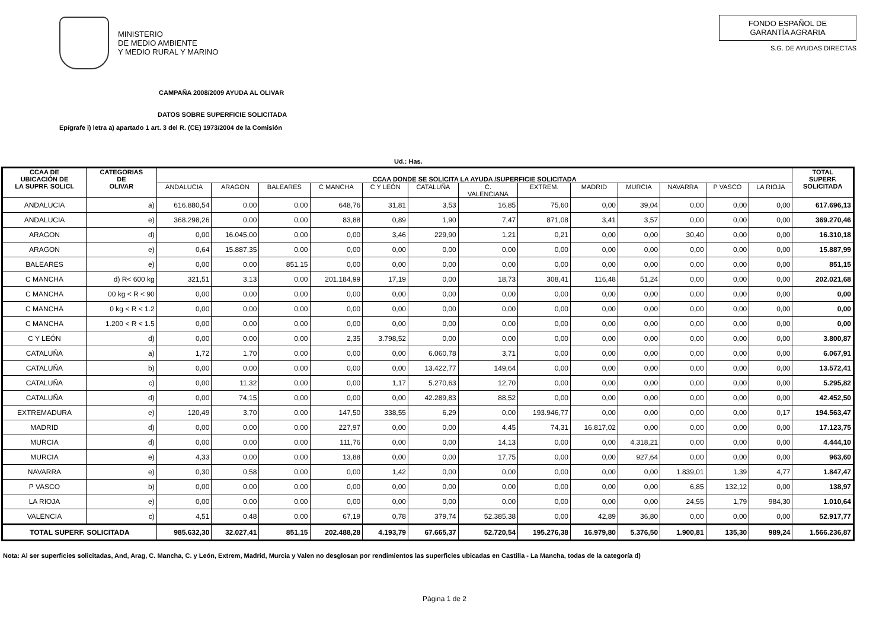MINISTERIO
DE MEDIO AMBIENTE
Y MEDIO RURAL Y MARINO
FONDO ESPAÑOL DE
GARANTÍA AGRARIA
S.G. DE AYUDAS DIRECTAS
CAMPAÑA 2008/2009 AYUDA AL OLIVAR
DATOS SOBRE SUPERFICIE SOLICITADA
Epígrafe i) letra a) apartado 1 art. 3 del R. (CE) 1973/2004 de la Comisión
Ud.: Has.
| CCAA DE UBICACIÓN DE LA SUPRF. SOLICI. | CATEGORIAS DE OLIVAR | CCAA DONDE SE SOLICITA LA AYUDA /SUPERFICIE SOLICITADA | | | | | | | | | | | | | TOTAL SUPERF. SOLICITADA |
| --- | --- | --- | --- | --- | --- | --- | --- | --- | --- | --- | --- | --- | --- | --- | --- |
| | | ANDALUCIA | ARAGON | BALEARES | C MANCHA | C Y LEÓN | CATALUÑA | C. VALENCIANA | EXTREM. | MADRID | MURCIA | NAVARRA | P VASCO | LA RIOJA | |
| ANDALUCIA | a) | 616.880,54 | 0,00 | 0,00 | 648,76 | 31,81 | 3,53 | 16,85 | 75,60 | 0,00 | 39,04 | 0,00 | 0,00 | 0,00 | 617.696,13 |
| ANDALUCIA | e) | 368.298,26 | 0,00 | 0,00 | 83,88 | 0,89 | 1,90 | 7,47 | 871,08 | 3,41 | 3,57 | 0,00 | 0,00 | 0,00 | 369.270,46 |
| ARAGON | d) | 0,00 | 16.045,00 | 0,00 | 0,00 | 3,46 | 229,90 | 1,21 | 0,21 | 0,00 | 0,00 | 30,40 | 0,00 | 0,00 | 16.310,18 |
| ARAGON | e) | 0,64 | 15.887,35 | 0,00 | 0,00 | 0,00 | 0,00 | 0,00 | 0,00 | 0,00 | 0,00 | 0,00 | 0,00 | 0,00 | 15.887,99 |
| BALEARES | e) | 0,00 | 0,00 | 851,15 | 0,00 | 0,00 | 0,00 | 0,00 | 0,00 | 0,00 | 0,00 | 0,00 | 0,00 | 0,00 | 851,15 |
| C MANCHA | d) R< 600 kg | 321,51 | 3,13 | 0,00 | 201.184,99 | 17,19 | 0,00 | 18,73 | 308,41 | 116,48 | 51,24 | 0,00 | 0,00 | 0,00 | 202.021,68 |
| C MANCHA | 00 kg < R < 90 | 0,00 | 0,00 | 0,00 | 0,00 | 0,00 | 0,00 | 0,00 | 0,00 | 0,00 | 0,00 | 0,00 | 0,00 | 0,00 | 0,00 |
| C MANCHA | 0 kg < R < 1.2 | 0,00 | 0,00 | 0,00 | 0,00 | 0,00 | 0,00 | 0,00 | 0,00 | 0,00 | 0,00 | 0,00 | 0,00 | 0,00 | 0,00 |
| C MANCHA | 1.200 < R < 1.5 | 0,00 | 0,00 | 0,00 | 0,00 | 0,00 | 0,00 | 0,00 | 0,00 | 0,00 | 0,00 | 0,00 | 0,00 | 0,00 | 0,00 |
| C Y LEÓN | d) | 0,00 | 0,00 | 0,00 | 2,35 | 3.798,52 | 0,00 | 0,00 | 0,00 | 0,00 | 0,00 | 0,00 | 0,00 | 0,00 | 3.800,87 |
| CATALUÑA | a) | 1,72 | 1,70 | 0,00 | 0,00 | 0,00 | 6.060,78 | 3,71 | 0,00 | 0,00 | 0,00 | 0,00 | 0,00 | 0,00 | 6.067,91 |
| CATALUÑA | b) | 0,00 | 0,00 | 0,00 | 0,00 | 0,00 | 13.422,77 | 149,64 | 0,00 | 0,00 | 0,00 | 0,00 | 0,00 | 0,00 | 13.572,41 |
| CATALUÑA | c) | 0,00 | 11,32 | 0,00 | 0,00 | 1,17 | 5.270,63 | 12,70 | 0,00 | 0,00 | 0,00 | 0,00 | 0,00 | 0,00 | 5.295,82 |
| CATALUÑA | d) | 0,00 | 74,15 | 0,00 | 0,00 | 0,00 | 42.289,83 | 88,52 | 0,00 | 0,00 | 0,00 | 0,00 | 0,00 | 0,00 | 42.452,50 |
| EXTREMADURA | e) | 120,49 | 3,70 | 0,00 | 147,50 | 338,55 | 6,29 | 0,00 | 193.946,77 | 0,00 | 0,00 | 0,00 | 0,00 | 0,17 | 194.563,47 |
| MADRID | d) | 0,00 | 0,00 | 0,00 | 227,97 | 0,00 | 0,00 | 4,45 | 74,31 | 16.817,02 | 0,00 | 0,00 | 0,00 | 0,00 | 17.123,75 |
| MURCIA | d) | 0,00 | 0,00 | 0,00 | 111,76 | 0,00 | 0,00 | 14,13 | 0,00 | 0,00 | 4.318,21 | 0,00 | 0,00 | 0,00 | 4.444,10 |
| MURCIA | e) | 4,33 | 0,00 | 0,00 | 13,88 | 0,00 | 0,00 | 17,75 | 0,00 | 0,00 | 927,64 | 0,00 | 0,00 | 0,00 | 963,60 |
| NAVARRA | e) | 0,30 | 0,58 | 0,00 | 0,00 | 1,42 | 0,00 | 0,00 | 0,00 | 0,00 | 0,00 | 1.839,01 | 1,39 | 4,77 | 1.847,47 |
| P VASCO | b) | 0,00 | 0,00 | 0,00 | 0,00 | 0,00 | 0,00 | 0,00 | 0,00 | 0,00 | 0,00 | 6,85 | 132,12 | 0,00 | 138,97 |
| LA RIOJA | e) | 0,00 | 0,00 | 0,00 | 0,00 | 0,00 | 0,00 | 0,00 | 0,00 | 0,00 | 0,00 | 24,55 | 1,79 | 984,30 | 1.010,64 |
| VALENCIA | c) | 4,51 | 0,48 | 0,00 | 67,19 | 0,78 | 379,74 | 52.385,38 | 0,00 | 42,89 | 36,80 | 0,00 | 0,00 | 0,00 | 52.917,77 |
| TOTAL SUPERF. SOLICITADA | | 985.632,30 | 32.027,41 | 851,15 | 202.488,28 | 4.193,79 | 67.665,37 | 52.720,54 | 195.276,38 | 16.979,80 | 5.376,50 | 1.900,81 | 135,30 | 989,24 | 1.566.236,87 |
Nota: Al ser superficies solicitadas, And, Arag, C. Mancha, C. y León, Extrem, Madrid, Murcia y Valen no desglosan por rendimientos las superficies ubicadas en Castilla - La Mancha, todas de la categoría d)
Página 1 de 2